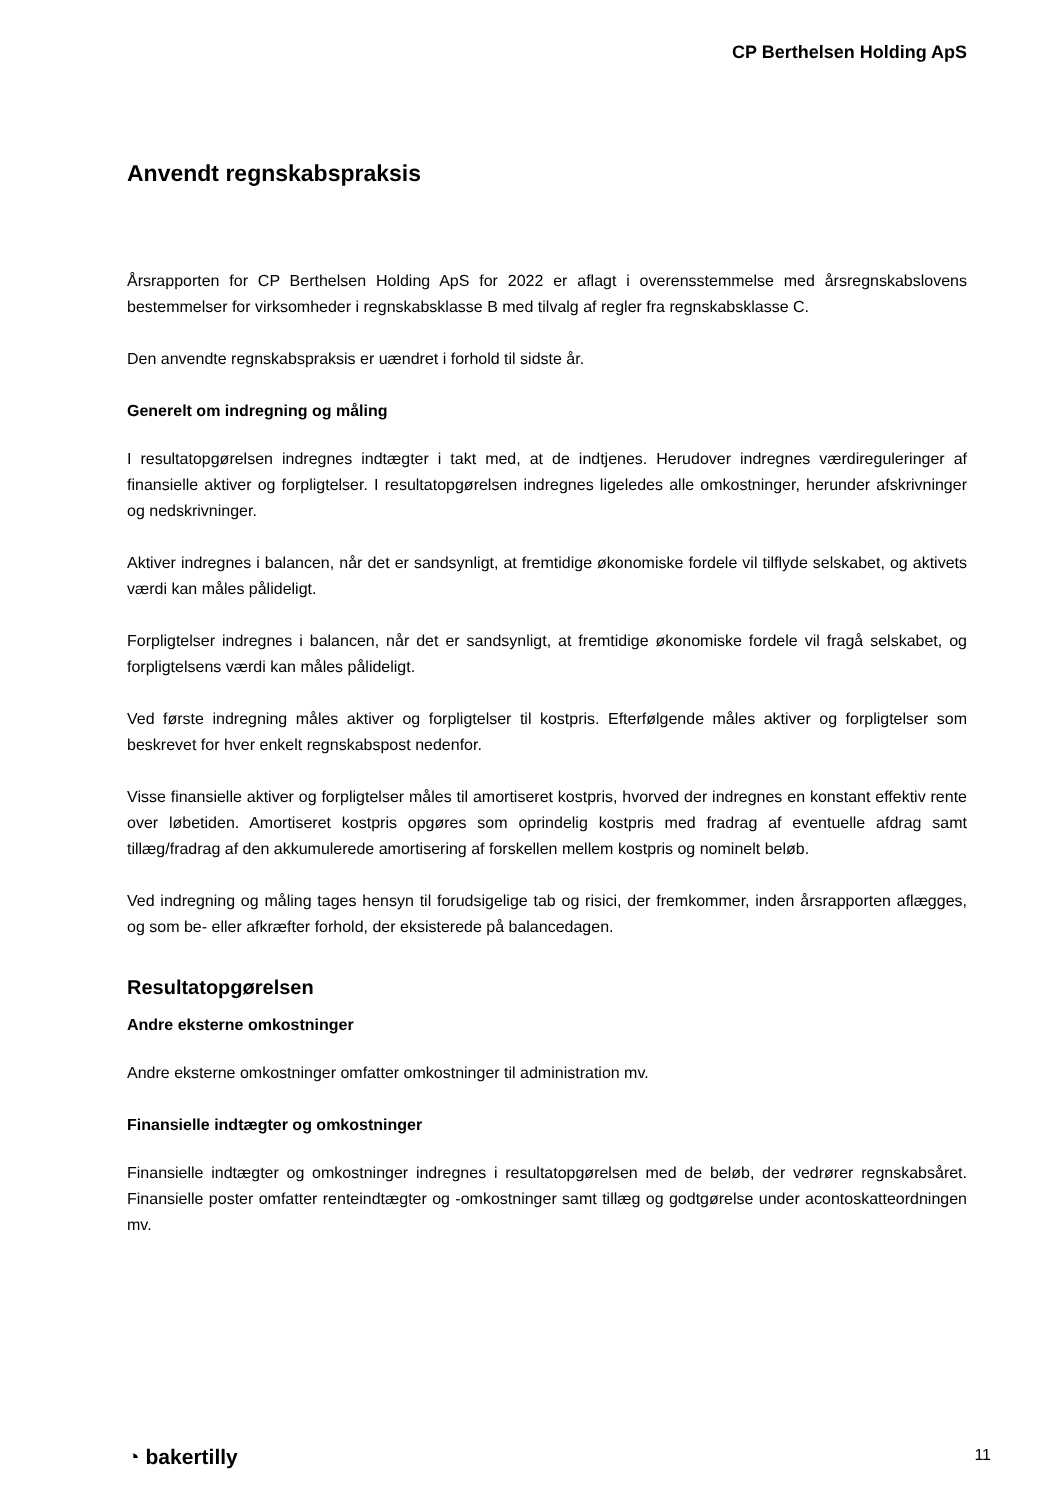CP Berthelsen Holding ApS
Anvendt regnskabspraksis
Årsrapporten for CP Berthelsen Holding ApS for 2022 er aflagt i overensstemmelse med årsregnskabslovens bestemmelser for virksomheder i regnskabsklasse B med tilvalg af regler fra regnskabsklasse C.
Den anvendte regnskabspraksis er uændret i forhold til sidste år.
Generelt om indregning og måling
I resultatopgørelsen indregnes indtægter i takt med, at de indtjenes. Herudover indregnes værdireguleringer af finansielle aktiver og forpligtelser. I resultatopgørelsen indregnes ligeledes alle omkostninger, herunder afskrivninger og nedskrivninger.
Aktiver indregnes i balancen, når det er sandsynligt, at fremtidige økonomiske fordele vil tilflyde selskabet, og aktivets værdi kan måles pålideligt.
Forpligtelser indregnes i balancen, når det er sandsynligt, at fremtidige økonomiske fordele vil fragå selskabet, og forpligtelsens værdi kan måles pålideligt.
Ved første indregning måles aktiver og forpligtelser til kostpris. Efterfølgende måles aktiver og forpligtelser som beskrevet for hver enkelt regnskabspost nedenfor.
Visse finansielle aktiver og forpligtelser måles til amortiseret kostpris, hvorved der indregnes en konstant effektiv rente over løbetiden. Amortiseret kostpris opgøres som oprindelig kostpris med fradrag af eventuelle afdrag samt tillæg/fradrag af den akkumulerede amortisering af forskellen mellem kostpris og nominelt beløb.
Ved indregning og måling tages hensyn til forudsigelige tab og risici, der fremkommer, inden årsrapporten aflægges, og som be- eller afkræfter forhold, der eksisterede på balancedagen.
Resultatopgørelsen
Andre eksterne omkostninger
Andre eksterne omkostninger omfatter omkostninger til administration mv.
Finansielle indtægter og omkostninger
Finansielle indtægter og omkostninger indregnes i resultatopgørelsen med de beløb, der vedrører regnskabsåret. Finansielle poster omfatter renteindtægter og -omkostninger samt tillæg og godtgørelse under acontoskatteordningen mv.
◔ bakertilly 11